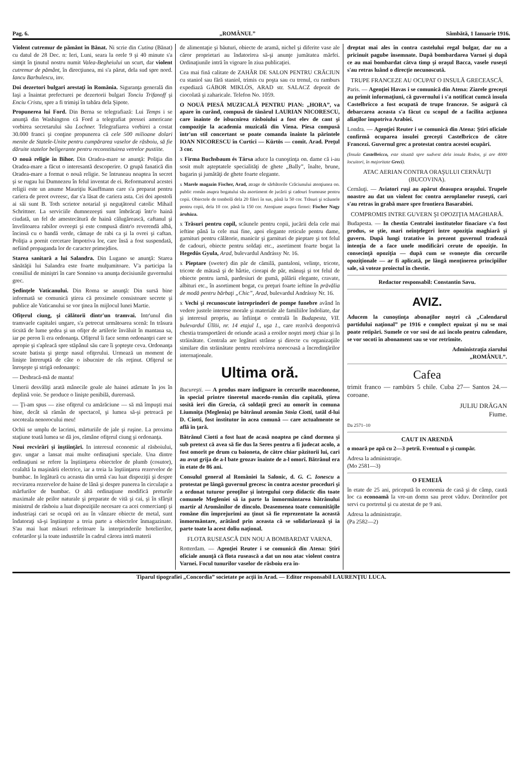Pag. 6. „ROMÂNUL” Sâmbătă, 1 Ianuarie 1916.
Violent cutremur de pământ în Bănat. Ni scrie din Cutina (Bănat) cu datul de 28 Dec. n: Ieri, Luni, seara la orele 9 şi 40 minute s'a simţit în ţinutul nostru numit Valea-Begheiului un scurt, dar violent cutremur de pământ, în direcţiunea, mi s'a părut, dela sud spre nord. Iancu Barbulescu, inv.
Doi dezertori bulgari arestaţi în România. Siguranţa generală din Iaşi a înaintat prefecturei pe dezertorii bulgari Tonciu Trifanoff şi Enciu Cristu, spre a fi trimişi în tabăra dela Şipote.
Propunerea lui Ford. Din Berna se telegrafiază: Lui Temps i se anunţă din Washington că Ford a telegrafiat pressei americane vorbirea secretarului său Lochner. Telegrafiarea vorbirei a costat 30.000 franci şi conţine propunerea că cele 500 milioane dolari menite de Statele-Unite pentru cumpărarea vaselor de răsboiu, să fie dăruite statelor beligerante pentru reconstituirea vetrelor pustiite.
O nouă religie în Bihor. Din Oradea-mare se anunţă: Poliţia din Oradea-mare a făcut o interesantă descoperire. O grupă fanatică din Oradea-mare a format o nouă religie. Se întruneau noaptea în secret şi se rugau lui Dumnezeu în felul inventat de ei. Reformatorul acestei religii este un anume Mauriţiu Kauffmann care s'a preparat pentru cariera de preot ovreesc, dar s'a lăsat de cariera asta. Cei doi apostoli ai săi sunt B. Toth scrietor notarial şi neguţătorul catolic Mihail Schrittner. La serviciile dumnezeeşti sunt îmbrăcaţi într'o haină ciudată, un fel de amestecătură de haină călugărească, caftanul şi învelitoarea rabilor ovreeşti şi este compusă dintr'o reverendă albă, încinsă cu o bandă verde, cămaşe de rabi ca şi la ovrei şi caftan. Poliţia a pornit cercetare împotriva lor, care însă a fost suspendată, nefiind propaganda lor de caracter primejdios.
Starea sanitară a lui Salandra. Din Lugano se anunţă: Starea sănătăţii lui Salandra este foarte mulţumitoare. V'a participa la consiliul de miniştri în care Sonnino va anunţa decisiunile guvernului grec.
Şedinţele Vaticanului. Din Roma se anunţă: Din sursă bine informată se comunică ştirea că proximele consistoare secrete şi publice ale Vaticanului se vor ţinea în mijlocul lunei Martie.
Ofiţerul ciung, şi călătorii dintr'un tramvai. Intr'unul din tramvaele capitalei ungare, s'a petrecut următoarea scenă: In trăsura ticsită de lume şedea şi un ofiţer de artilerie învăluit în mantaua sa, iar pe peron îi era ordonanţa. Ofiţerul îi face semn ordonanţei care se apropie şi s'apleacă spre stăpânul său care îi şopteşte ceva. Ordonanţa scoate batista şi şterge nasul ofiţerului. Urmează un moment de linişte întreruptă de câte o isbucnire de râs reţinut. Ofiţerul se înroşeşte şi strigă ordonanţei:
— Desbracă-mă de manta!
Umerii desvăliţi arată mânecile goale ale hainei atârnate în jos în deplină voie. Se produce o linişte penibilă, dureroasă.
— Ţi-am spus — zise ofiţerul cu amărăciune — să mă împuşti mai bine, decât să rămân de spectacol, şi lumea să-şi petreacă pe socoteala nenorocului meu!
Ochii se umplu de lacrimi, mărturiile de jale şi ruşine. La proxima staţiune toată lumea se dă jos, rămâne ofiţerul ciung şi ordonanţa.
Noui recvirări şi înştiinţări. In interesul economic al răsboiului, guv. ungar a lansat mai multe ordinaţiuni speciale. Una dintre ordinaţiuni se refere la înştiinţarea obiectelor de plumb (cosutor), cealaltă la maşinării electrice, iar a treia la înştiinţarea rezervelor de bumbac. In legătură cu aceasta din urmă s'au luat dispoziţii şi despre recvirarea rezervelor de haine de lână şi despre punerea în circulaţie a mărfurilor de bumbac. O altă ordinaţiune modifică preturile maximale ale peilor naturale şi preparate de vită şi cai, şi în sfârşit ministrul de răsboiu a luat dispoziţiile necesare ca acei comercianţi şi industriaşi cari se ocupă ori au în vânzare obiecte de metal, sunt îndatoraţi să-şi înştiinţeze a treia parte a obiectelor înmagazinate. S'au mai luat măsuri referitoare la interprinderile hotelierilor, cofetarilor şi la toate industriile în cadrul cărora intră materii
de alimentaţie şi băuturi, obiecte de aramă, nichel şi diferite vase ale căror proprietari au îndatorirea să-şi anunţe jumătatea mărfei. Ordinaţiunile intră în vigoare în ziua publicaţiei.
Cea mai fină calitate de ZAHĂR DE SALON PENTRU CRĂCIUN cu staniol sau fără staniol, trimis cu poşta sau cu trenul, cu ramburs expediază GÁBOR MIKLÓS, ARAD str. SALACZ depozit de ciocolată şi zaharicale. Telefon No. 1059.
O NOUĂ PIESĂ MUZICALĂ PENTRU PIAN: „HORA”, va apare în curând, compusă de tânărul LAURIAN NICORESCU, care înainte de isbucnirea răsboiului a fost elev de cant şi compoziţie la academia muzicală din Viena. Piesa compusă într'un stil concertant se poate comanda înainte la părintele IOAN NICORESCU în Curtici — Kürtös — comit. Arad. Preţul 3 cor.
x Firma Buchsbaum és Társa aduce la cunoştinţa on. dame că i-au sosit mult aşteptatele specialităţi de ghete „Bally”, înalte, brune, bagarin şi jumătăţi de ghete foarte elegante.
x Marele magazin Fischer, Arad, atrage de sărbătorile Crăciunului atenţiunea on. public român asupra bogatului său asortiment de jucării şi cadouri frumoase pentru copii. Obiectele de tombolă dela 20 fileri în sus, până la 50 cor. Trăsuri şi scăunele pentru copii, dela 10 cor. până la 150 cor. Atenţiune asupra firmei: Fischer Nagy áruháza.
x Trăsuri pentru copil, scăunele pentru copii, jucării dela cele mai ieftine până la cele mai fine, apoi elegante reticule pentru dame, garnituri pentru călătorie, manicür şi garnituri de pieptare şi tot felul de cadouri, obiecte pentru soldaţi etc., asortiment foarte bogat la Hegedüs Gyula, Arad, bulevardul Andrássy Nr. 16.
x Pieptare (sweter) din păr de cămilă, pantaloni, velinţe, tricote, tricote de mătasă şi de hârtie, ciorapi de păr, mănuşi şi tot felul de obiecte pentru iarnă, pardesiuri de gumă, pălării elegante, cravate, albituri etc., în asortiment bogat, cu preţuri foarte ieftine în prăvălia de modă pentru bărbaţi „Chic”, Arad, bulevardul Andrássy Nr. 16.
x Vechi şi recunoscute întreprinderi de pompe funebre având în vedere justele interese morale şi materiale ale familiilor îndoliate, dar şi interesul propriu, au înfiinţat o centrală în Budapesta, VII. bulevardul Üllöi, nr. 14 etajul I., uşa 1., care rezolvă deopotrivă chestia transportărei de oriunde acasă a eroilor noştri morţi chiar şi în străinătate. Centrala are legături strânse şi directe cu organizaţiile similare din străinătate pentru rezolvirea norocoasă a încredinţărilor internaţionale.
Ultima oră.
Bucureşti. — A produs mare indignare în cercurile macedonene, în special printre tineretul macedo-român din capitală, ştirea sosită ieri din Grecia, că soldaţii greci au omorît în comuna Liumniţa (Meglenia) pe bătrânul aromân Stoia Ciotti, tatăl d-lui D. Ciotti, fost institutor în acea comună — care actualmente se află în ţară.
Bătrânul Ciotti a fost luat de acasă noaptea pe când dormea şi sub pretext că avea să fie dus la Seres pentru a fi judecat acolo, a fost omorît pe drum cu baioneta, de către chiar păzitorii lui, cari au avut grija de a-l bate grozav înainte de a-l omorî. Bătrânul era în etate de 86 ani.
Consulul general al României la Salonic, d. G. C. Ionescu a protestat pe lângă guvernul grecesc în contra acestor proceduri şi a ordonat tuturor preoţilor şi întregului corp didactic din toate comunele Megleniei să ia parte la înmormântarea bătrânului martir al Aromânilor de dincolo. Deasemenea toate comunităţile române din împrejurimi au ţinut să fie reprezentate la această înmormântare, arătând prin aceasta că se solidarizează şi ia parte toate la acest doliu naţional.
FLOTA RUSEASCĂ DIN NOU A BOMBARDAT VARNA.
Rotterdam. — Agenţiei Reuter i se comunică din Atena: Ştiri oficiale anunţă că flota rusească a dat un nou atac violent contra Varnei. Focul tunurilor vaselor de răsboiu era în-
dreptat mai ales în contra castelului regal bulgar, dar nu a pricinuit pagube însemnate. După bombardarea Varnei şi după ce au mai bombardat câtva timp şi oraşul Bacca, vasele ruseşti s'au retras luând o direcţie necunoscută.
TRUPE FRANCEZE AU OCUPAT O INSULĂ GRECEASCĂ.
Paris. — Agenţiei Havas i se comunică din Atena: Ziarele greceşti au primit informaţiuni, că guvernului i s'a notificat cumcă insula Castelbricco a fost ocupată de trupe franceze. Se asigură că debarcarea aceasta s'a făcut cu scopul de a facilita acţiunea aliaţilor împotriva Arabiei.
Londra. — Agenţiei Reuter i se comunică din Atena: Ştiri oficiale confirmă ocuparea insulei greceşti Castelbricco de către Francezi. Guvernul grec a protestat contra acestei ocupări.
(Insula Castelbricco, este situată spre sudvest dela insula Rodos, şi are 4000 locuitori, în majoritate Greci).
ATAC AERIAN CONTRA ORAŞULUI CERNĂUŢI (BUCOVINA).
Cernăuţi. — Aviatori ruşi au apărut deasupra oraşului. Trupele noastre au dat un violent foc contra aeroplanelor ruseşti, cari s'au retras în grabă mare spre frontiera Basarabiei.
COMPROMIS INTRE GUVERN ŞI OPOZIŢIA MAGHIARĂ.
Budapesta. — In chestia Centralei institutelor finaciare s'a fost produs, se ştie, mari neînţelegeri între opoziţia maghiară şi guvern. După lungi tratative în prezent guvernul tradează intenţia de a face unele modificări cerute de opoziţie. In consecinţă opoziţia — după cum se svoneşte din cercurile opoziţionale — ar fi aplicată, pe lângă menţinerea principiilor sale, să voteze proiectul în chestie.
Redactor responsabil: Constantin Savu.
AVIZ.
Aducem la cunoştinţa abonaţilor noştri că „Calendarul partidului naţional” pe 1916 e complect epuizat şi nu se mai poate retipări. Sumele ce vor sosi de azi încolo pentru calendare, se vor socoti în abonament sau se vor retrimite.
Administraţia ziarului
„ROMÂNUL”.
Cafea
trimit franco — rambürs 5 chile. Cuba 27— Santos 24.— coroane.
JULIU DRĂGAN
Fiume.
Da 2571–10
CAUT IN ARENDĂ
o moară pe apă cu 2—3 petrii. Eventual o şi cumpăr.
Adresa la administraţie.
(Mo 2581—3)
O FEMEIĂ
în etate de 25 ani, pricepută în economia de casă şi de câmp, caută loc ca econoamă la vre-un domn sau preot văduv. Doritorilor pot servi cu portretul şi cu atestat de pe 9 ani.
Adresa la administraţie.
(Pa 2582—2)
Tiparul tipografiei „Concordia” societate pe acţii în Arad. — Editor responsabil LAURENŢIU LUCA.